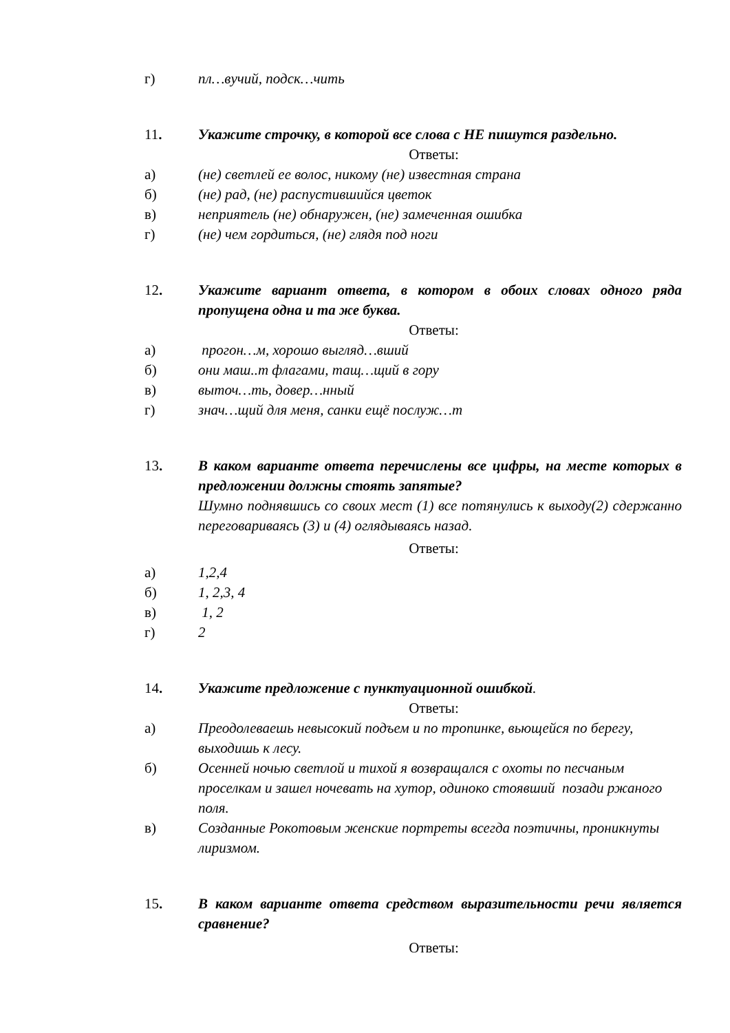г) пл…вучий, подск…чить
11. Укажите строчку, в которой все слова с НЕ пишутся раздельно.
Ответы:
а) (не) светлей ее волос, никому (не) известная страна
б) (не) рад, (не) распустившийся цветок
в) неприятель (не) обнаружен, (не) замеченная ошибка
г) (не) чем гордиться, (не) глядя под ноги
12. Укажите вариант ответа, в котором в обоих словах одного ряда пропущена одна и та же буква.
Ответы:
а) прогон…м, хорошо выгляд…вший
б) они маш..т флагами, тащ…щий в гору
в) выточ…ть, довер…нный
г) знач…щий для меня, санки ещё послуж…т
13. В каком варианте ответа перечислены все цифры, на месте которых в предложении должны стоять запятые?
Шумно поднявшись со своих мест (1) все потянулись к выходу(2) сдержанно переговариваясь (3) и (4) оглядываясь назад.
Ответы:
а) 1,2,4
б) 1, 2,3, 4
в) 1, 2
г) 2
14. Укажите предложение с пунктуационной ошибкой.
Ответы:
а) Преодолеваешь невысокий подъем и по тропинке, вьющейся по берегу, выходишь к лесу.
б) Осенней ночью светлой и тихой я возвращался с охоты по песчаным проселкам и зашел ночевать на хутор, одиноко стоявший позади ржаного поля.
в) Созданные Рокотовым женские портреты всегда поэтичны, проникнуты лиризмом.
15. В каком варианте ответа средством выразительности речи является сравнение?
Ответы: